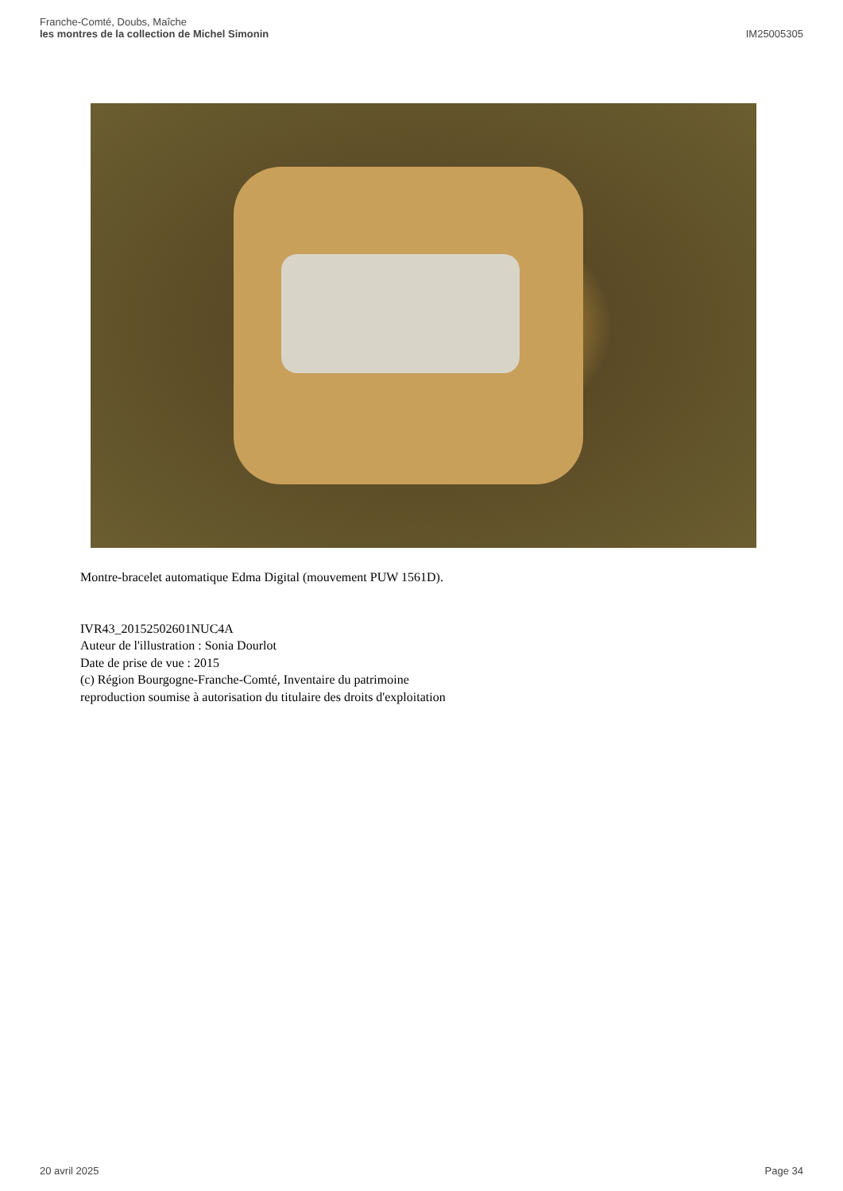Franche-Comté, Doubs, Maîche
les montres de la collection de Michel Simonin
IM25005305
Montre-bracelet automatique Edma Digital (mouvement PUW 1561D).
IVR43_20152502601NUC4A
Auteur de l'illustration : Sonia Dourlot
Date de prise de vue : 2015
(c) Région Bourgogne-Franche-Comté, Inventaire du patrimoine
reproduction soumise à autorisation du titulaire des droits d'exploitation
20 avril 2025 Page 34